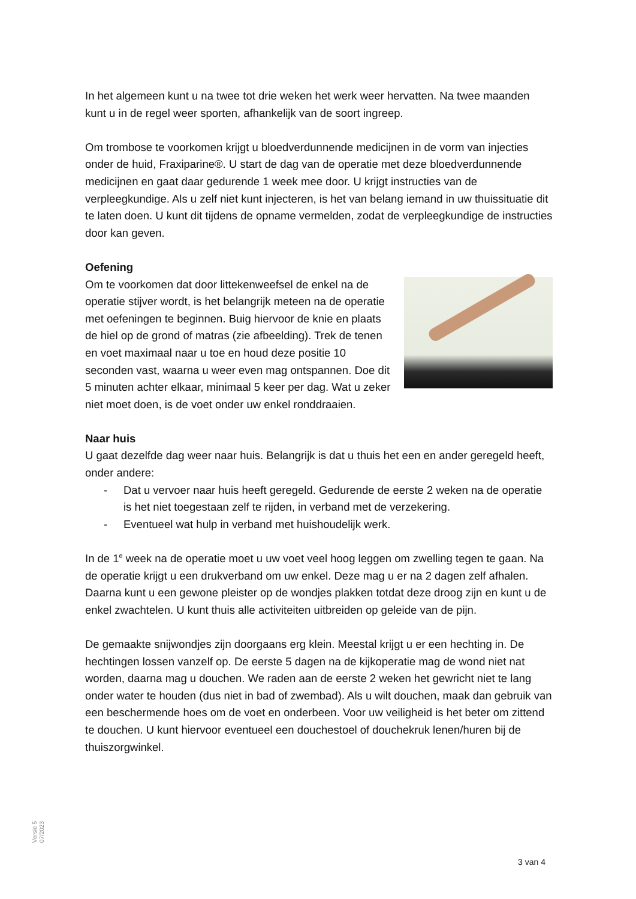In het algemeen kunt u na twee tot drie weken het werk weer hervatten. Na twee maanden kunt u in de regel weer sporten, afhankelijk van de soort ingreep.
Om trombose te voorkomen krijgt u bloedverdunnende medicijnen in de vorm van injecties onder de huid, Fraxiparine®. U start de dag van de operatie met deze bloedverdunnende medicijnen en gaat daar gedurende 1 week mee door. U krijgt instructies van de verpleegkundige. Als u zelf niet kunt injecteren, is het van belang iemand in uw thuissituatie dit te laten doen. U kunt dit tijdens de opname vermelden, zodat de verpleegkundige de instructies door kan geven.
Oefening
Om te voorkomen dat door littekenweefsel de enkel na de operatie stijver wordt, is het belangrijk meteen na de operatie met oefeningen te beginnen. Buig hiervoor de knie en plaats de hiel op de grond of matras (zie afbeelding). Trek de tenen en voet maximaal naar u toe en houd deze positie 10 seconden vast, waarna u weer even mag ontspannen. Doe dit 5 minuten achter elkaar, minimaal 5 keer per dag. Wat u zeker niet moet doen, is de voet onder uw enkel ronddraaien.
Naar huis
U gaat dezelfde dag weer naar huis. Belangrijk is dat u thuis het een en ander geregeld heeft, onder andere:
- Dat u vervoer naar huis heeft geregeld. Gedurende de eerste 2 weken na de operatie is het niet toegestaan zelf te rijden, in verband met de verzekering.
- Eventueel wat hulp in verband met huishoudelijk werk.
In de 1<sup>e</sup> week na de operatie moet u uw voet veel hoog leggen om zwelling tegen te gaan. Na de operatie krijgt u een drukverband om uw enkel. Deze mag u er na 2 dagen zelf afhalen. Daarna kunt u een gewone pleister op de wondjes plakken totdat deze droog zijn en kunt u de enkel zwachtelen. U kunt thuis alle activiteiten uitbreiden op geleide van de pijn.
De gemaakte snijwondjes zijn doorgaans erg klein. Meestal krijgt u er een hechting in. De hechtingen lossen vanzelf op. De eerste 5 dagen na de kijkoperatie mag de wond niet nat worden, daarna mag u douchen. We raden aan de eerste 2 weken het gewricht niet te lang onder water te houden (dus niet in bad of zwembad). Als u wilt douchen, maak dan gebruik van een beschermende hoes om de voet en onderbeen. Voor uw veiligheid is het beter om zittend te douchen. U kunt hiervoor eventueel een douchestoel of douchekruk lenen/huren bij de thuiszorgwinkel.
Versie 5
07/2023
3 van 4